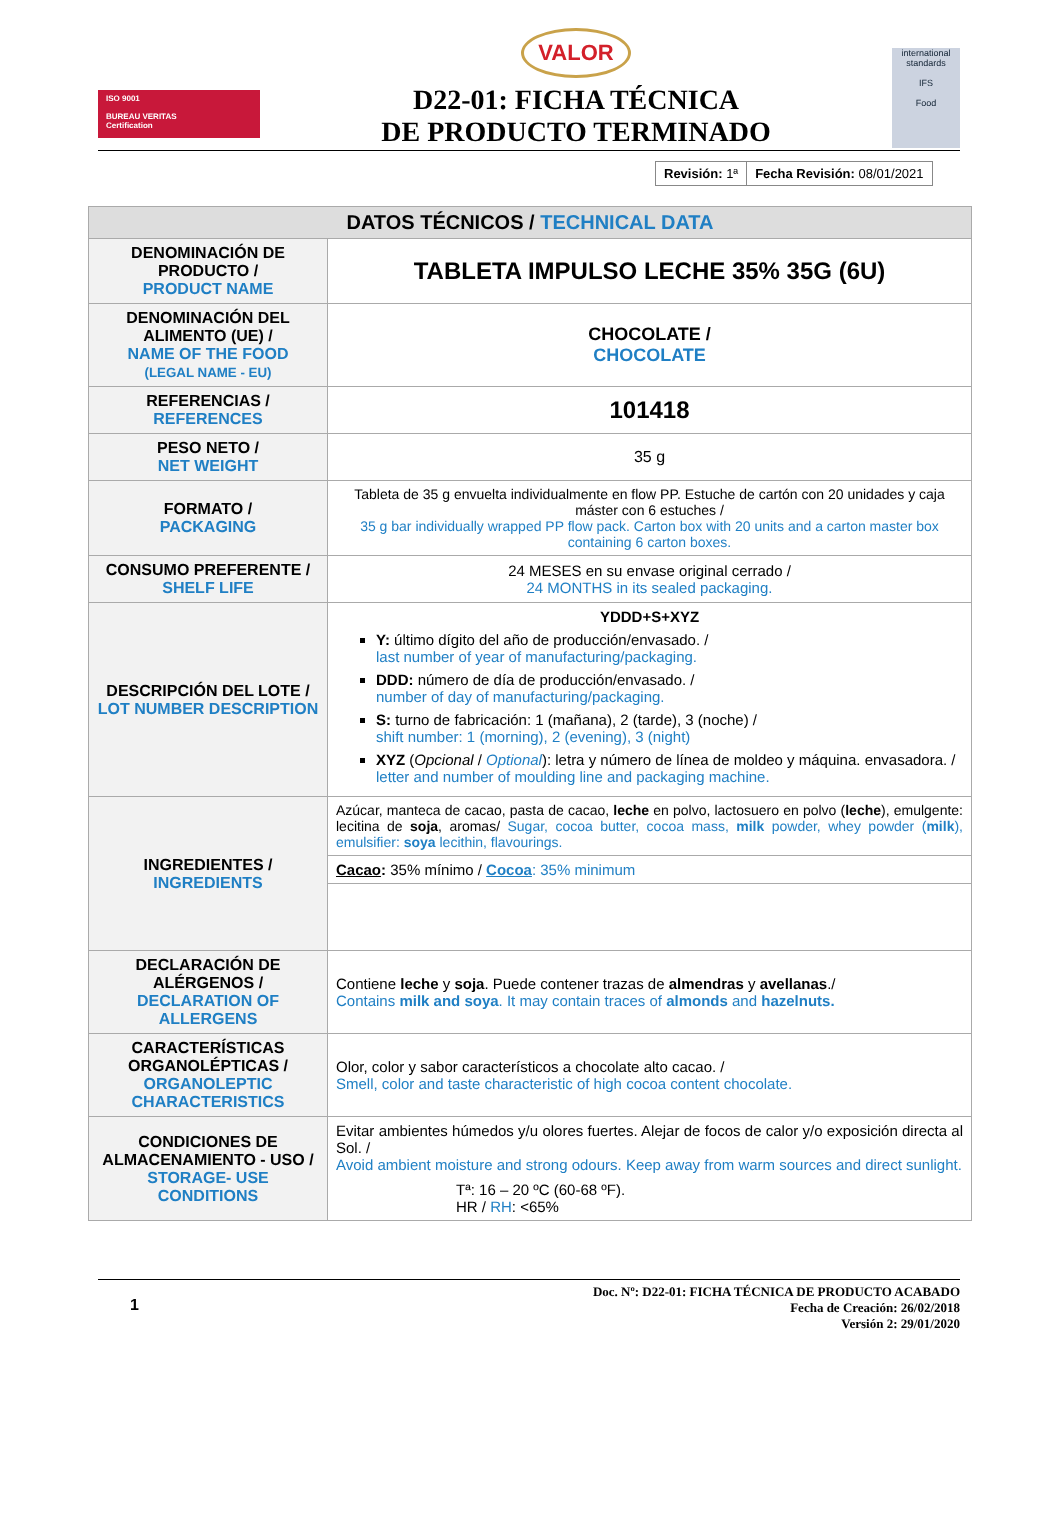ISO 9001
BUREAU VERITAS
Certification
VALOR
D22-01: FICHA TÉCNICA
DE PRODUCTO TERMINADO
international standards
IFS
Food
| Revisión: 1ª | Fecha Revisión: 08/01/2021 |
| DATOS TÉCNICOS / TECHNICAL DATA | |
| --- | --- |
| DENOMINACIÓN DE PRODUCTO / PRODUCT NAME | TABLETA IMPULSO LECHE 35% 35G (6U) |
| DENOMINACIÓN DEL ALIMENTO (UE) / NAME OF THE FOOD (LEGAL NAME - EU) | CHOCOLATE / CHOCOLATE |
| REFERENCIAS / REFERENCES | 101418 |
| PESO NETO / NET WEIGHT | 35 g |
| FORMATO / PACKAGING | Tableta de 35 g envuelta individualmente en flow PP. Estuche de cartón con 20 unidades y caja máster con 6 estuches / 35 g bar individually wrapped PP flow pack. Carton box with 20 units and a carton master box containing 6 carton boxes. |
| CONSUMO PREFERENTE / SHELF LIFE | 24 MESES en su envase original cerrado / 24 MONTHS in its sealed packaging. |
| DESCRIPCIÓN DEL LOTE / LOT NUMBER DESCRIPTION | YDDD+S+XYZ Y: último dígito del año de producción/envasado. / last number of year of manufacturing/packaging. DDD: número de día de producción/envasado. / number of day of manufacturing/packaging. S: turno de fabricación: 1 (mañana), 2 (tarde), 3 (noche) / shift number: 1 (morning), 2 (evening), 3 (night) XYZ ( Opcional / Optional ): letra y número de línea de moldeo y máquina. envasadora. / letter and number of moulding line and packaging machine. |
| INGREDIENTES / INGREDIENTS | Azúcar, manteca de cacao, pasta de cacao, leche en polvo, lactosuero en polvo ( leche ), emulgente: lecitina de soja , aromas/ Sugar, cocoa butter, cocoa mass, milk powder, whey powder ( milk ), emulsifier: soya lecithin, flavourings. |
| | Cacao : 35% mínimo / Cocoa : 35% minimum |
| DECLARACIÓN DE ALÉRGENOS / DECLARATION OF ALLERGENS | Contiene leche y soja . Puede contener trazas de almendras y avellanas ./ Contains milk and soya . It may contain traces of almonds and hazelnuts. |
| CARACTERÍSTICAS ORGANOLÉPTICAS / ORGANOLEPTIC CHARACTERISTICS | Olor, color y sabor característicos a chocolate alto cacao. / Smell, color and taste characteristic of high cocoa content chocolate. |
| CONDICIONES DE ALMACENAMIENTO - USO / STORAGE- USE CONDITIONS | Evitar ambientes húmedos y/u olores fuertes. Alejar de focos de calor y/o exposición directa al Sol. / Avoid ambient moisture and strong odours. Keep away from warm sources and direct sunlight. Tª: 16 – 20 ºC (60-68 ºF). HR / RH : <65% |
1
Doc. Nº: D22-01: FICHA TÉCNICA DE PRODUCTO ACABADO
Fecha de Creación: 26/02/2018
Versión 2: 29/01/2020